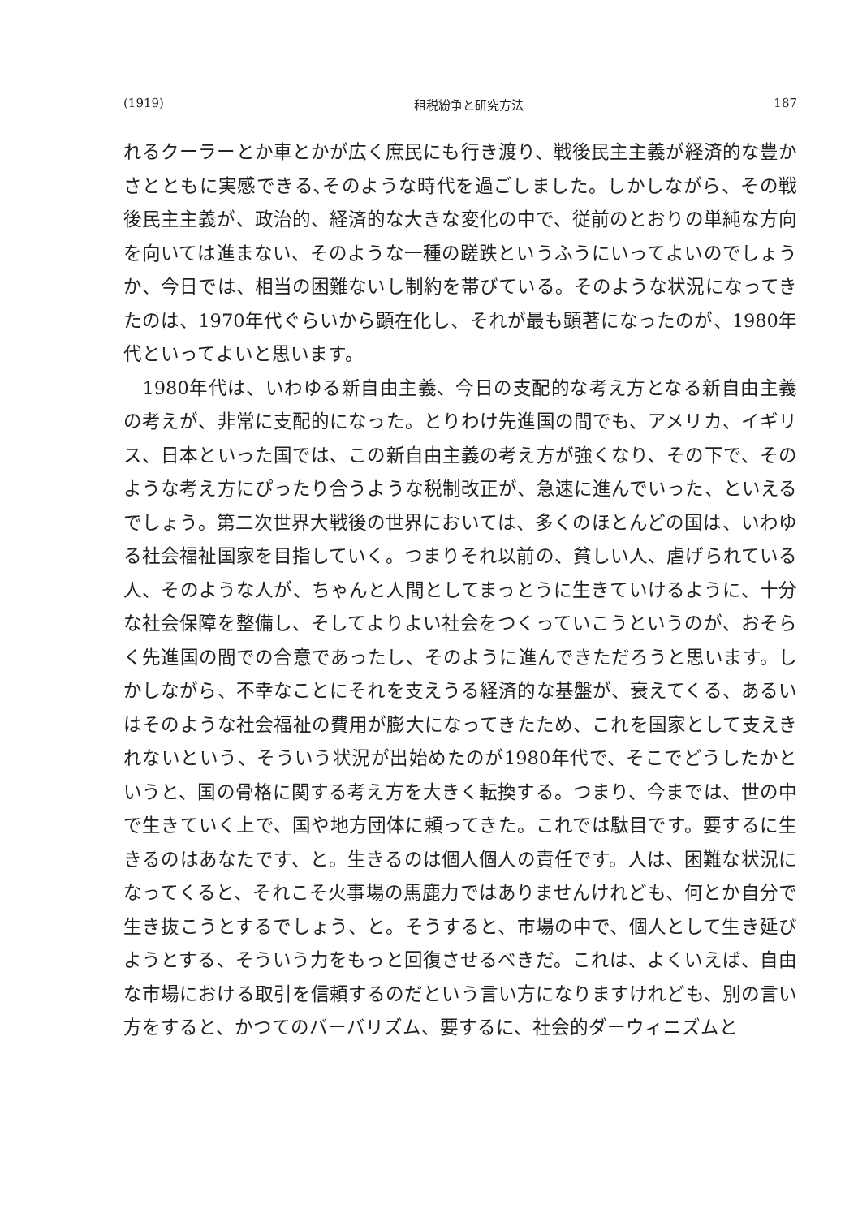(1919) 租税紛争と研究方法 187
れるクーラーとか車とかが広く庶民にも行き渡り、戦後民主主義が経済的な豊かさとともに実感できる､そのような時代を過ごしました。しかしながら、その戦後民主主義が、政治的、経済的な大きな変化の中で、従前のとおりの単純な方向を向いては進まない、そのような一種の蹉跌というふうにいってよいのでしょうか、今日では、相当の困難ないし制約を帯びている。そのような状況になってきたのは、1970年代ぐらいから顕在化し、それが最も顕著になったのが、1980年代といってよいと思います。
　1980年代は、いわゆる新自由主義、今日の支配的な考え方となる新自由主義の考えが、非常に支配的になった。とりわけ先進国の間でも、アメリカ、イギリス、日本といった国では、この新自由主義の考え方が強くなり、その下で、そのような考え方にぴったり合うような税制改正が、急速に進んでいった、といえるでしょう。第二次世界大戦後の世界においては、多くのほとんどの国は、いわゆる社会福祉国家を目指していく。つまりそれ以前の、貧しい人、虐げられている人、そのような人が、ちゃんと人間としてまっとうに生きていけるように、十分な社会保障を整備し、そしてよりよい社会をつくっていこうというのが、おそらく先進国の間での合意であったし、そのように進んできただろうと思います。しかしながら、不幸なことにそれを支えうる経済的な基盤が、衰えてくる、あるいはそのような社会福祉の費用が膨大になってきたため、これを国家として支えきれないという、そういう状況が出始めたのが1980年代で、そこでどうしたかというと、国の骨格に関する考え方を大きく転換する。つまり、今までは、世の中で生きていく上で、国や地方団体に頼ってきた。これでは駄目です。要するに生きるのはあなたです、と。生きるのは個人個人の責任です。人は、困難な状況になってくると、それこそ火事場の馬鹿力ではありませんけれども、何とか自分で生き抜こうとするでしょう、と。そうすると、市場の中で、個人として生き延びようとする、そういう力をもっと回復させるべきだ。これは、よくいえば、自由な市場における取引を信頼するのだという言い方になりますけれども、別の言い方をすると、かつてのバーバリズム、要するに、社会的ダーウィニズムと